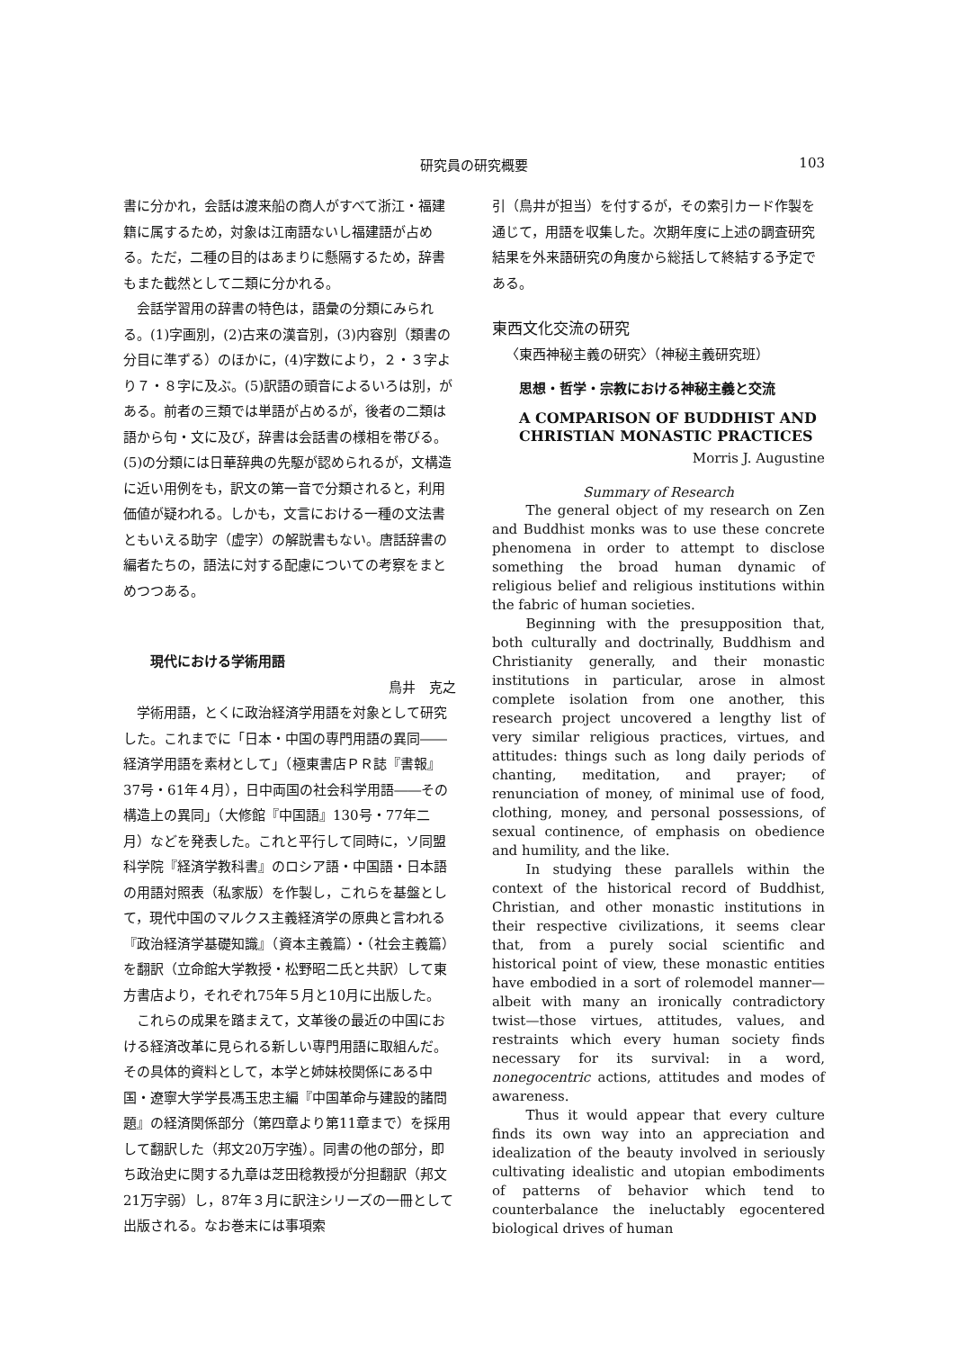研究員の研究概要 103
書に分かれ，会話は渡来船の商人がすべて浙江・福建籍に属するため，対象は江南語ないし福建語が占める。ただ，二種の目的はあまりに懸隔するため，辞書もまた截然として二類に分かれる。
会話学習用の辞書の特色は，語彙の分類にみられる。(1)字画別，(2)古来の漢音別，(3)内容別（類書の分目に準ずる）のほかに，(4)字数により，２・３字より７・８字に及ぶ。(5)訳語の頭音によるいろは別，がある。前者の三類では単語が占めるが，後者の二類は語から句・文に及び，辞書は会話書の様相を帯びる。(5)の分類には日華辞典の先駆が認められるが，文構造に近い用例をも，訳文の第一音で分類されると，利用価値が疑われる。しかも，文言における一種の文法書ともいえる助字（虚字）の解説書もない。唐話辞書の編者たちの，語法に対する配慮についての考察をまとめつつある。
現代における学術用語
鳥井　克之
学術用語，とくに政治経済学用語を対象として研究した。これまでに「日本・中国の専門用語の異同――経済学用語を素材として」（極東書店ＰＲ誌『書報』37号・61年４月），日中両国の社会科学用語――その構造上の異同」（大修館『中国語』130号・77年二月）などを発表した。これと平行して同時に，ソ同盟科学院『経済学教科書』のロシア語・中国語・日本語の用語対照表（私家版）を作製し，これらを基盤として，現代中国のマルクス主義経済学の原典と言われる『政治経済学基礎知識』（資本主義篇）・（社会主義篇）を翻訳（立命館大学教授・松野昭二氏と共訳）して東方書店より，それぞれ75年５月と10月に出版した。
これらの成果を踏まえて，文革後の最近の中国における経済改革に見られる新しい専門用語に取組んだ。その具体的資料として，本学と姉妹校関係にある中国・遼寧大学学長馮玉忠主編『中国革命与建設的諸問題』の経済関係部分（第四章より第11章まで）を採用して翻訳した（邦文20万字強）。同書の他の部分，即ち政治史に関する九章は芝田稔教授が分担翻訳（邦文21万字弱）し，87年３月に訳注シリーズの一冊として出版される。なお巻末には事項索
引（鳥井が担当）を付するが，その索引カード作製を通じて，用語を収集した。次期年度に上述の調査研究結果を外来語研究の角度から総括して終結する予定である。
東西文化交流の研究
〈東西神秘主義の研究〉（神秘主義研究班）
思想・哲学・宗教における神秘主義と交流
A COMPARISON OF BUDDHIST AND CHRISTIAN MONASTIC PRACTICES
Morris J. Augustine
Summary of Research
The general object of my research on Zen and Buddhist monks was to use these concrete phenomena in order to attempt to disclose something the broad human dynamic of religious belief and religious institutions within the fabric of human societies.
Beginning with the presupposition that, both culturally and doctrinally, Buddhism and Christianity generally, and their monastic institutions in particular, arose in almost complete isolation from one another, this research project uncovered a lengthy list of very similar religious practices, virtues, and attitudes: things such as long daily periods of chanting, meditation, and prayer; of renunciation of money, of minimal use of food, clothing, money, and personal possessions, of sexual continence, of emphasis on obedience and humility, and the like.
In studying these parallels within the context of the historical record of Buddhist, Christian, and other monastic institutions in their respective civilizations, it seems clear that, from a purely social scientific and historical point of view, these monastic entities have embodied in a sort of rolemodel manner—albeit with many an ironically contradictory twist—those virtues, attitudes, values, and restraints which every human society finds necessary for its survival: in a word, nonegocentric actions, attitudes and modes of awareness.
Thus it would appear that every culture finds its own way into an appreciation and idealization of the beauty involved in seriously cultivating idealistic and utopian embodiments of patterns of behavior which tend to counterbalance the ineluctably egocentered biological drives of human